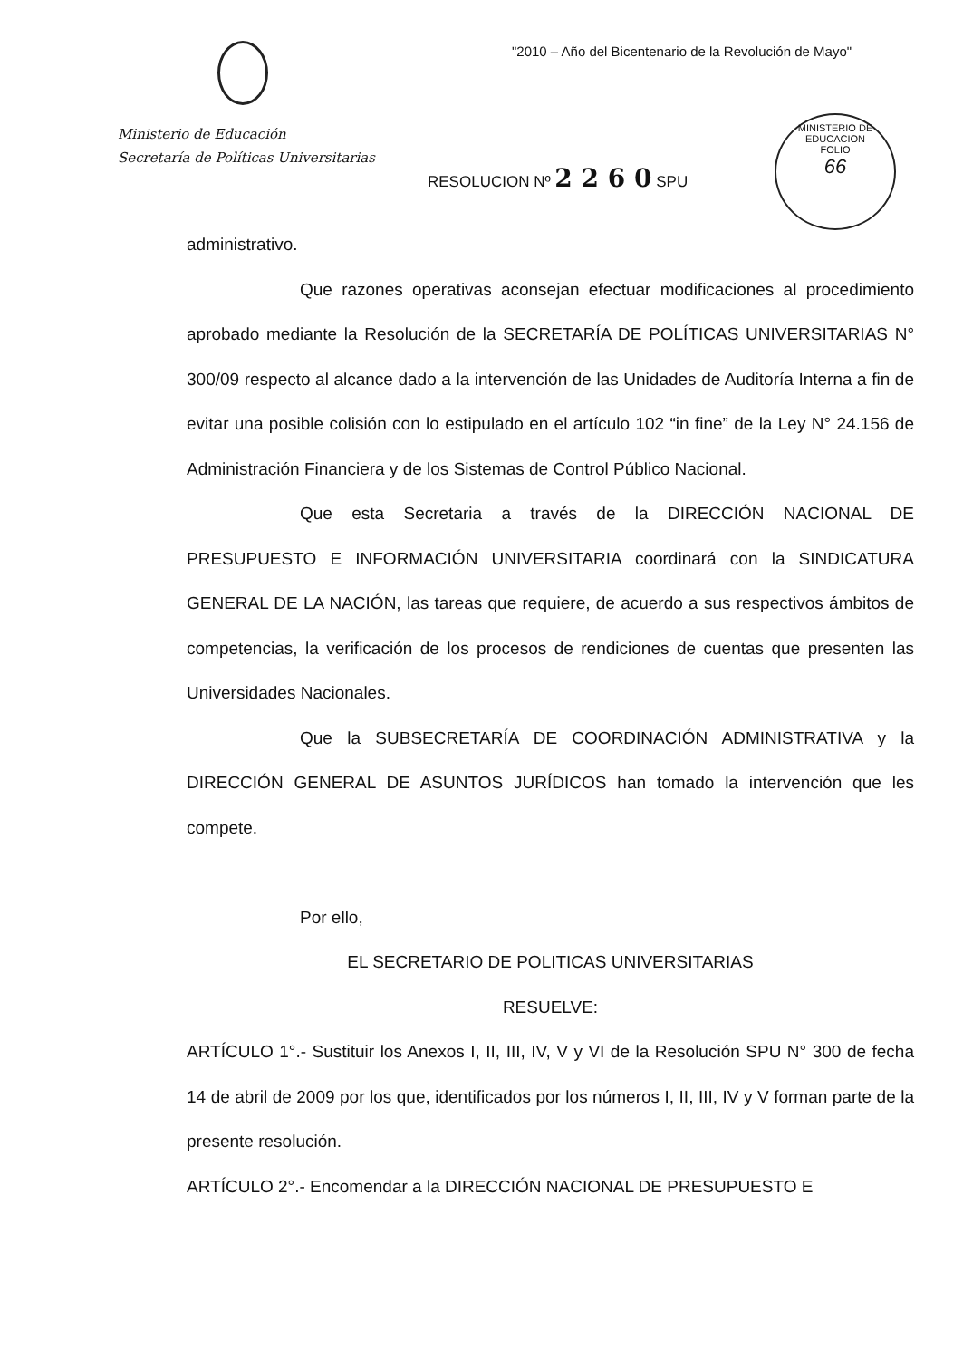"2010 – Año del Bicentenario de la Revolución de Mayo"
Ministerio de Educación
Secretaría de Políticas Universitarias
RESOLUCION Nº 2 2 6 0 SPU
MINISTERIO DE EDUCACION
FOLIO
66
administrativo.
Que razones operativas aconsejan efectuar modificaciones al procedimiento aprobado mediante la Resolución de la SECRETARÍA DE POLÍTICAS UNIVERSITARIAS N° 300/09 respecto al alcance dado a la intervención de las Unidades de Auditoría Interna a fin de evitar una posible colisión con lo estipulado en el artículo 102 “in fine” de la Ley N° 24.156 de Administración Financiera y de los Sistemas de Control Público Nacional.
Que esta Secretaria a través de la DIRECCIÓN NACIONAL DE PRESUPUESTO E INFORMACIÓN UNIVERSITARIA coordinará con la SINDICATURA GENERAL DE LA NACIÓN, las tareas que requiere, de acuerdo a sus respectivos ámbitos de competencias, la verificación de los procesos de rendiciones de cuentas que presenten las Universidades Nacionales.
Que la SUBSECRETARÍA DE COORDINACIÓN ADMINISTRATIVA y la DIRECCIÓN GENERAL DE ASUNTOS JURÍDICOS han tomado la intervención que les compete.
Por ello,
EL SECRETARIO DE POLITICAS UNIVERSITARIAS
RESUELVE:
ARTÍCULO 1°.- Sustituir los Anexos I, II, III, IV, V y VI de la Resolución SPU N° 300 de fecha 14 de abril de 2009 por los que, identificados por los números I, II, III, IV y V forman parte de la presente resolución.
ARTÍCULO 2°.- Encomendar a la DIRECCIÓN NACIONAL DE PRESUPUESTO E